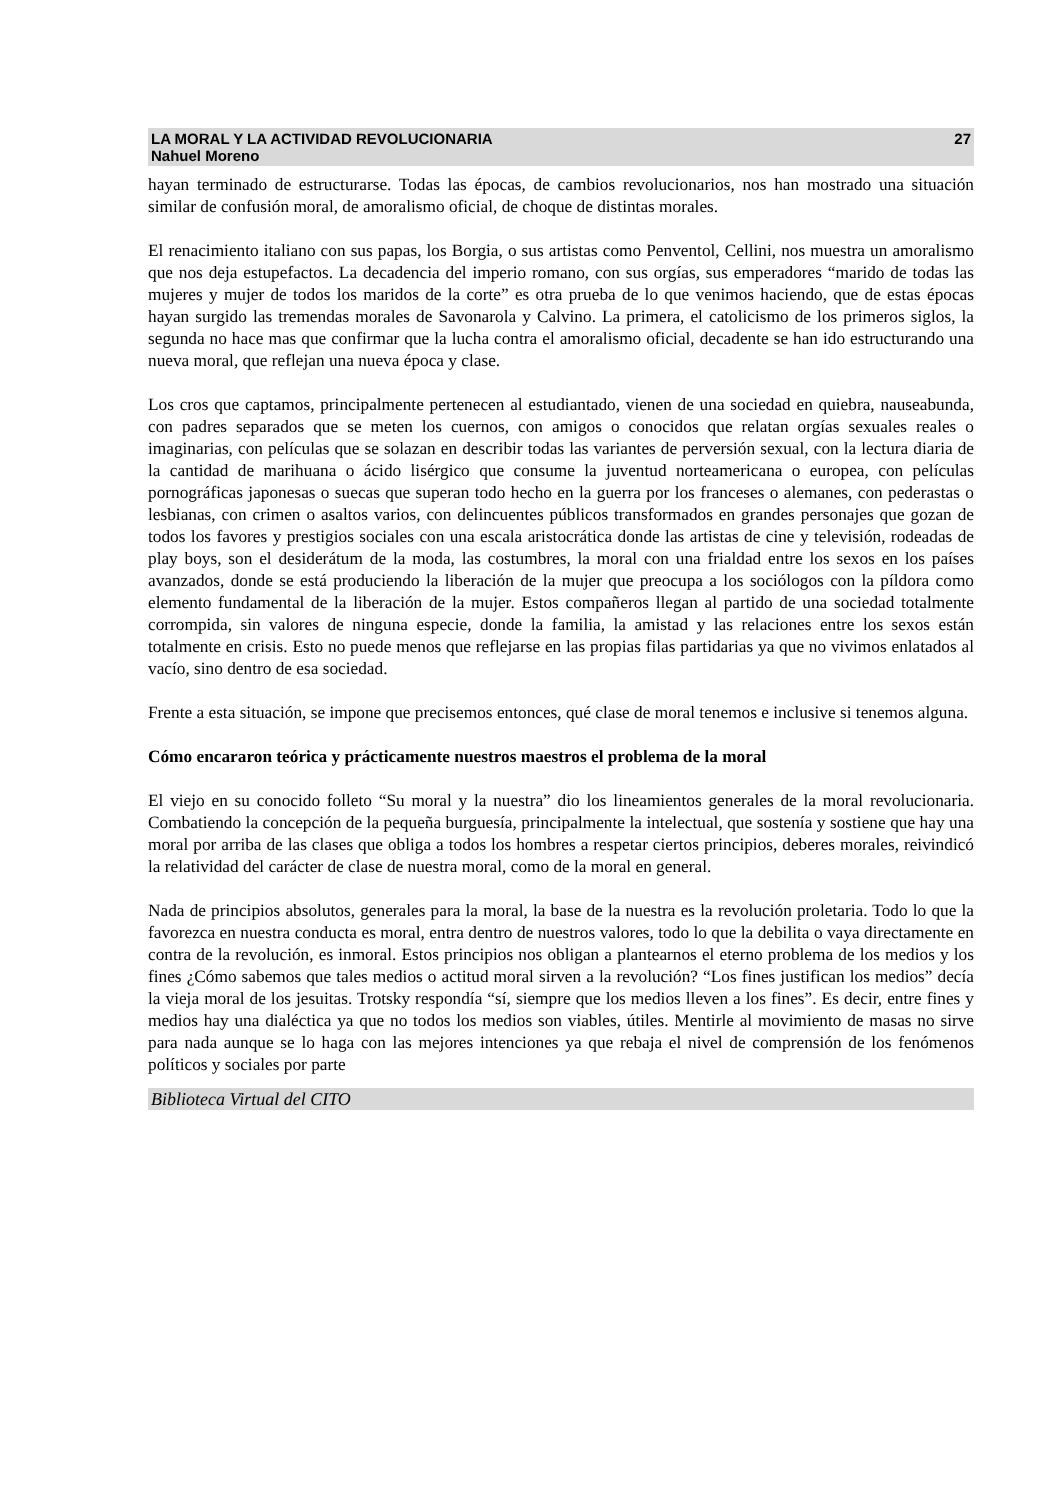LA MORAL Y LA ACTIVIDAD REVOLUCIONARIA
Nahuel Moreno
27
hayan terminado de estructurarse. Todas las épocas, de cambios revolucionarios, nos han mostrado una situación similar de confusión moral, de amoralismo oficial, de choque de distintas morales.
El renacimiento italiano con sus papas, los Borgia, o sus artistas como Penventol, Cellini, nos muestra un amoralismo que nos deja estupefactos. La decadencia del imperio romano, con sus orgías, sus emperadores “marido de todas las mujeres y mujer de todos los maridos de la corte” es otra prueba de lo que venimos haciendo, que de estas épocas hayan surgido las tremendas morales de Savonarola y Calvino. La primera, el catolicismo de los primeros siglos, la segunda no hace mas que confirmar que la lucha contra el amoralismo oficial, decadente se han ido estructurando una nueva moral, que reflejan una nueva época y clase.
Los cros que captamos, principalmente pertenecen al estudiantado, vienen de una sociedad en quiebra, nauseabunda, con padres separados que se meten los cuernos, con amigos o conocidos que relatan orgías sexuales reales o imaginarias, con películas que se solazan en describir todas las variantes de perversión sexual, con la lectura diaria de la cantidad de marihuana o ácido lisérgico que consume la juventud norteamericana o europea, con películas pornográficas japonesas o suecas que superan todo hecho en la guerra por los franceses o alemanes, con pederastas o lesbianas, con crimen o asaltos varios, con delincuentes públicos transformados en grandes personajes que gozan de todos los favores y prestigios sociales con una escala aristocrática donde las artistas de cine y televisión, rodeadas de play boys, son el desiderátum de la moda, las costumbres, la moral con una frialdad entre los sexos en los países avanzados, donde se está produciendo la liberación de la mujer que preocupa a los sociólogos con la píldora como elemento fundamental de la liberación de la mujer. Estos compañeros llegan al partido de una sociedad totalmente corrompida, sin valores de ninguna especie, donde la familia, la amistad y las relaciones entre los sexos están totalmente en crisis. Esto no puede menos que reflejarse en las propias filas partidarias ya que no vivimos enlatados al vacío, sino dentro de esa sociedad.
Frente a esta situación, se impone que precisemos entonces, qué clase de moral tenemos e inclusive si tenemos alguna.
Cómo encararon teórica y prácticamente nuestros maestros el problema de la moral
El viejo en su conocido folleto “Su moral y la nuestra” dio los lineamientos generales de la moral revolucionaria. Combatiendo la concepción de la pequeña burguesía, principalmente la intelectual, que sostenía y sostiene que hay una moral por arriba de las clases que obliga a todos los hombres a respetar ciertos principios, deberes morales, reivindicó la relatividad del carácter de clase de nuestra moral, como de la moral en general.
Nada de principios absolutos, generales para la moral, la base de la nuestra es la revolución proletaria. Todo lo que la favorezca en nuestra conducta es moral, entra dentro de nuestros valores, todo lo que la debilita o vaya directamente en contra de la revolución, es inmoral. Estos principios nos obligan a plantearnos el eterno problema de los medios y los fines ¿Cómo sabemos que tales medios o actitud moral sirven a la revolución? “Los fines justifican los medios” decía la vieja moral de los jesuitas. Trotsky respondía “sí, siempre que los medios lleven a los fines”. Es decir, entre fines y medios hay una dialéctica ya que no todos los medios son viables, útiles. Mentirle al movimiento de masas no sirve para nada aunque se lo haga con las mejores intenciones ya que rebaja el nivel de comprensión de los fenómenos políticos y sociales por parte
Biblioteca Virtual del CITO